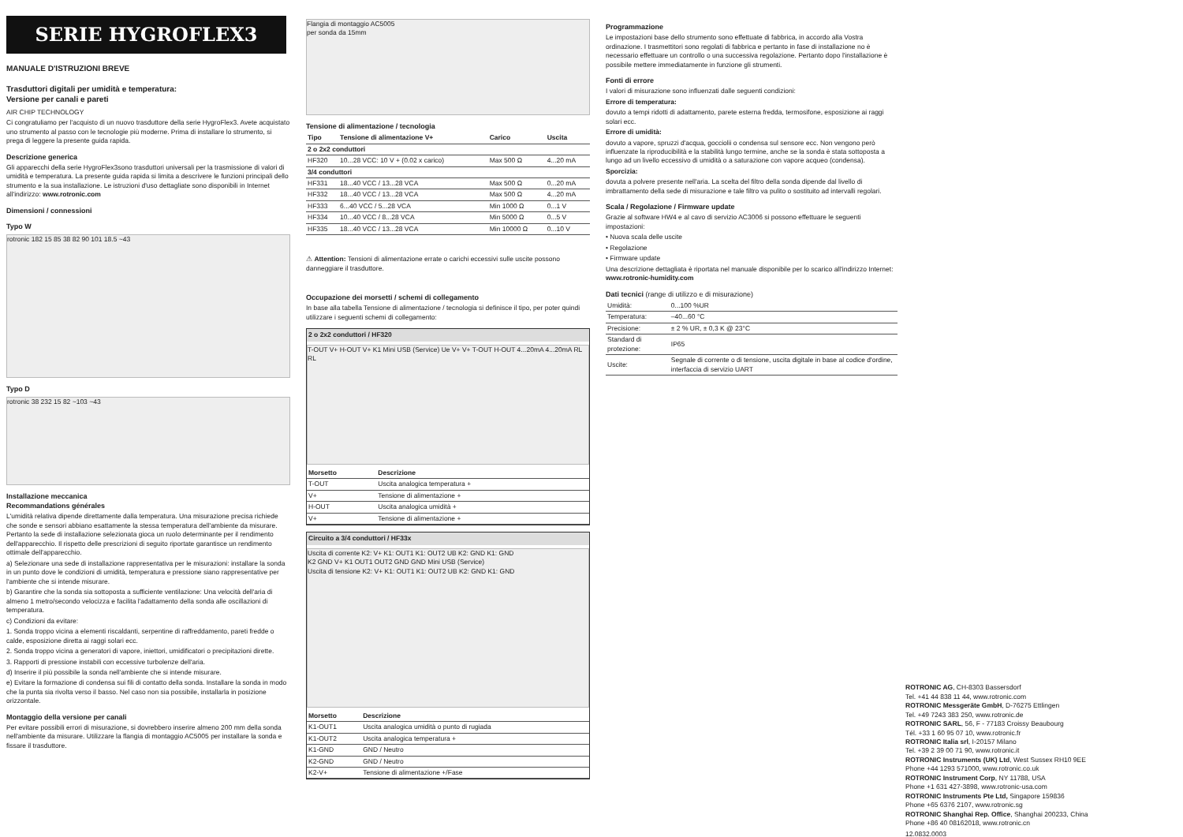SERIE HYGROFLEX3
MANUALE D'ISTRUZIONI BREVE
Trasduttori digitali per umidità e temperatura:
Versione per canali e pareti
AIR CHIP TECHNOLOGY
Ci congratuliamo per l'acquisto di un nuovo trasduttore della serie HygroFlex3. Avete acquistato uno strumento al passo con le tecnologie più moderne. Prima di installare lo strumento, si prega di leggere la presente guida rapida.
Descrizione generica
Gli apparecchi della serie HygroFlex3sono trasduttori universali per la trasmissione di valori di umidità e temperatura. La presente guida rapida si limita a descrivere le funzioni principali dello strumento e la sua installazione. Le istruzioni d'uso dettagliate sono disponibili in Internet all'indirizzo: www.rotronic.com
Dimensioni / connessioni
Typo W
rotronic 182 15 85 38 82 90 101 18.5 ~43
Typo D
rotronic 38 232 15 82 ~103 ~43
Installazione meccanica
Recommandations générales
L'umidità relativa dipende direttamente dalla temperatura. Una misurazione precisa richiede che sonde e sensori abbiano esattamente la stessa temperatura dell'ambiente da misurare. Pertanto la sede di installazione selezionata gioca un ruolo determinante per il rendimento dell'apparecchio. Il rispetto delle prescrizioni di seguito riportate garantisce un rendimento ottimale dell'apparecchio.
a) Selezionare una sede di installazione rappresentativa per le misurazioni: installare la sonda in un punto dove le condizioni di umidità, temperatura e pressione siano rappresentative per l'ambiente che si intende misurare.
b) Garantire che la sonda sia sottoposta a sufficiente ventilazione: Una velocità dell'aria di almeno 1 metro/secondo velocizza e facilita l'adattamento della sonda alle oscillazioni di temperatura.
c) Condizioni da evitare:
1. Sonda troppo vicina a elementi riscaldanti, serpentine di raffreddamento, pareti fredde o calde, esposizione diretta ai raggi solari ecc.
2. Sonda troppo vicina a generatori di vapore, iniettori, umidificatori o precipitazioni dirette.
3. Rapporti di pressione instabili con eccessive turbolenze dell'aria.
d) Inserire il più possibile la sonda nell'ambiente che si intende misurare.
e) Evitare la formazione di condensa sui fili di contatto della sonda. Installare la sonda in modo che la punta sia rivolta verso il basso. Nel caso non sia possibile, installarla in posizione orizzontale.
Montaggio della versione per canali
Per evitare possibili errori di misurazione, si dovrebbero inserire almeno 200 mm della sonda nell'ambiente da misurare. Utilizzare la flangia di montaggio AC5005 per installare la sonda e fissare il trasduttore.
Flangia di montaggio AC5005
per sonda da 15mm
Tensione di alimentazione / tecnologia
| Tipo | Tensione di alimentazione V+ | Carico | Uscita |
| --- | --- | --- | --- |
| 2 o 2x2 conduttori | | | |
| HF320 | 10...28 VCC: 10 V + (0.02 x carico) | Max 500 Ω | 4...20 mA |
| 3/4 conduttori | | | |
| HF331 | 18...40 VCC / 13...28 VCA | Max 500 Ω | 0...20 mA |
| HF332 | 18...40 VCC / 13...28 VCA | Max 500 Ω | 4...20 mA |
| HF333 | 6...40 VCC / 5...28 VCA | Min 1000 Ω | 0...1 V |
| HF334 | 10...40 VCC / 8...28 VCA | Min 5000 Ω | 0...5 V |
| HF335 | 18...40 VCC / 13...28 VCA | Min 10000 Ω | 0...10 V |
⚠ Attention: Tensioni di alimentazione errate o carichi eccessivi sulle uscite possono danneggiare il trasduttore.
Occupazione dei morsetti / schemi di collegamento
In base alla tabella Tensione di alimentazione / tecnologia si definisce il tipo, per poter quindi utilizzare i seguenti schemi di collegamento:
2 o 2x2 conduttori / HF320
T-OUT V+ H-OUT V+ K1 Mini USB (Service) Ue V+ V+ T-OUT H-OUT 4...20mA 4...20mA RL RL
| Morsetto | Descrizione |
| --- | --- |
| T-OUT | Uscita analogica temperatura + |
| V+ | Tensione di alimentazione + |
| H-OUT | Uscita analogica umidità + |
| V+ | Tensione di alimentazione + |
Circuito a 3/4 conduttori / HF33x
Uscita di corrente K2: V+ K1: OUT1 K1: OUT2 UB K2: GND K1: GND
K2 GND V+ K1 OUT1 OUT2 GND GND Mini USB (Service)
Uscita di tensione K2: V+ K1: OUT1 K1: OUT2 UB K2: GND K1: GND
| Morsetto | Descrizione |
| --- | --- |
| K1-OUT1 | Uscita analogica umidità o punto di rugiada |
| K1-OUT2 | Uscita analogica temperatura + |
| K1-GND | GND / Neutro |
| K2-GND | GND / Neutro |
| K2-V+ | Tensione di alimentazione +/Fase |
Programmazione
Le impostazioni base dello strumento sono effettuate di fabbrica, in accordo alla Vostra ordinazione. I trasmettitori sono regolati di fabbrica e pertanto in fase di installazione no è necessario effettuare un controllo o una successiva regolazione. Pertanto dopo l'installazione è possibile mettere immediatamente in funzione gli strumenti.
Fonti di errore
I valori di misurazione sono influenzati dalle seguenti condizioni:
Errore di temperatura:
dovuto a tempi ridotti di adattamento, parete esterna fredda, termosifone, esposizione ai raggi solari ecc.
Errore di umidità:
dovuto a vapore, spruzzi d'acqua, gocciolii o condensa sul sensore ecc. Non vengono però influenzate la riproducibilità e la stabilità lungo termine, anche se la sonda è stata sottoposta a lungo ad un livello eccessivo di umidità o a saturazione con vapore acqueo (condensa).
Sporcizia:
dovuta a polvere presente nell'aria. La scelta del filtro della sonda dipende dal livello di imbrattamento della sede di misurazione e tale filtro va pulito o sostituito ad intervalli regolari.
Scala / Regolazione / Firmware update
Grazie al software HW4 e al cavo di servizio AC3006 si possono effettuare le seguenti impostazioni:
• Nuova scala delle uscite
• Regolazione
• Firmware update
Una descrizione dettagliata è riportata nel manuale disponibile per lo scarico all'indirizzo Internet: www.rotronic-humidity.com
Dati tecnici (range di utilizzo e di misurazione)
| Umidità: | 0...100 %UR |
| Temperatura: | –40...60 °C |
| Precisione: | ± 2 % UR, ± 0,3 K @ 23°C |
| Standard di protezione: | IP65 |
| Uscite: | Segnale di corrente o di tensione, uscita digitale in base al codice d'ordine, interfaccia di servizio UART |
ROTRONIC AG, CH-8303 Bassersdorf
Tel. +41 44 838 11 44, www.rotronic.com
ROTRONIC Messgeräte GmbH, D-76275 Ettlingen
Tel. +49 7243 383 250, www.rotronic.de
ROTRONIC SARL, 56, F - 77183 Croissy Beaubourg
Tél. +33 1 60 95 07 10, www.rotronic.fr
ROTRONIC Italia srl, I-20157 Milano
Tel. +39 2 39 00 71 90, www.rotronic.it
ROTRONIC Instruments (UK) Ltd, West Sussex RH10 9EE
Phone +44 1293 571000, www.rotronic.co.uk
ROTRONIC Instrument Corp, NY 11788, USA
Phone +1 631 427-3898, www.rotronic-usa.com
ROTRONIC Instruments Pte Ltd, Singapore 159836
Phone +65 6376 2107, www.rotronic.sg
ROTRONIC Shanghai Rep. Office, Shanghai 200233, China
Phone +86 40 08162018, www.rotronic.cn
12.0832.0003